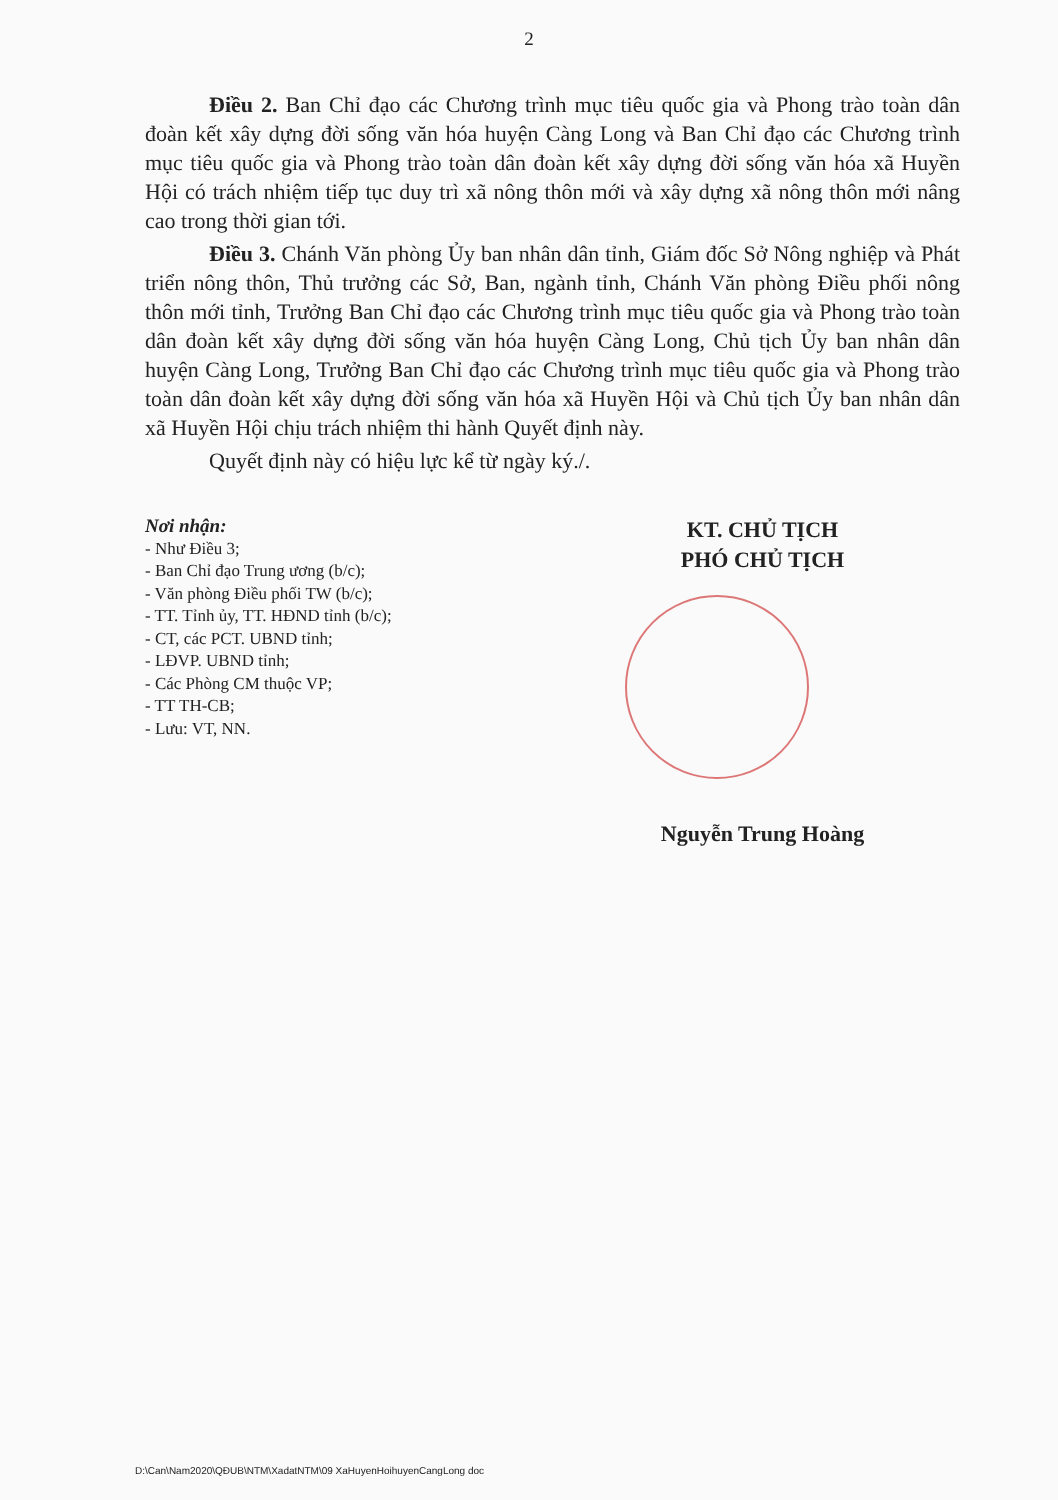2
Điều 2. Ban Chỉ đạo các Chương trình mục tiêu quốc gia và Phong trào toàn dân đoàn kết xây dựng đời sống văn hóa huyện Càng Long và Ban Chỉ đạo các Chương trình mục tiêu quốc gia và Phong trào toàn dân đoàn kết xây dựng đời sống văn hóa xã Huyền Hội có trách nhiệm tiếp tục duy trì xã nông thôn mới và xây dựng xã nông thôn mới nâng cao trong thời gian tới.
Điều 3. Chánh Văn phòng Ủy ban nhân dân tỉnh, Giám đốc Sở Nông nghiệp và Phát triển nông thôn, Thủ trưởng các Sở, Ban, ngành tỉnh, Chánh Văn phòng Điều phối nông thôn mới tỉnh, Trưởng Ban Chỉ đạo các Chương trình mục tiêu quốc gia và Phong trào toàn dân đoàn kết xây dựng đời sống văn hóa huyện Càng Long, Chủ tịch Ủy ban nhân dân huyện Càng Long, Trưởng Ban Chỉ đạo các Chương trình mục tiêu quốc gia và Phong trào toàn dân đoàn kết xây dựng đời sống văn hóa xã Huyền Hội và Chủ tịch Ủy ban nhân dân xã Huyền Hội chịu trách nhiệm thi hành Quyết định này.
Quyết định này có hiệu lực kể từ ngày ký./.
Nơi nhận:
- Như Điều 3;
- Ban Chỉ đạo Trung ương (b/c);
- Văn phòng Điều phối TW (b/c);
- TT. Tỉnh ủy, TT. HĐND tỉnh (b/c);
- CT, các PCT. UBND tỉnh;
- LĐVP. UBND tỉnh;
- Các Phòng CM thuộc VP;
- TT TH-CB;
- Lưu: VT, NN.
KT. CHỦ TỊCH
PHÓ CHỦ TỊCH
Nguyễn Trung Hoàng
D:\Can\Nam2020\QĐUB\NTM\XadatNTM\09 XaHuyenHoihuyenCangLong doc